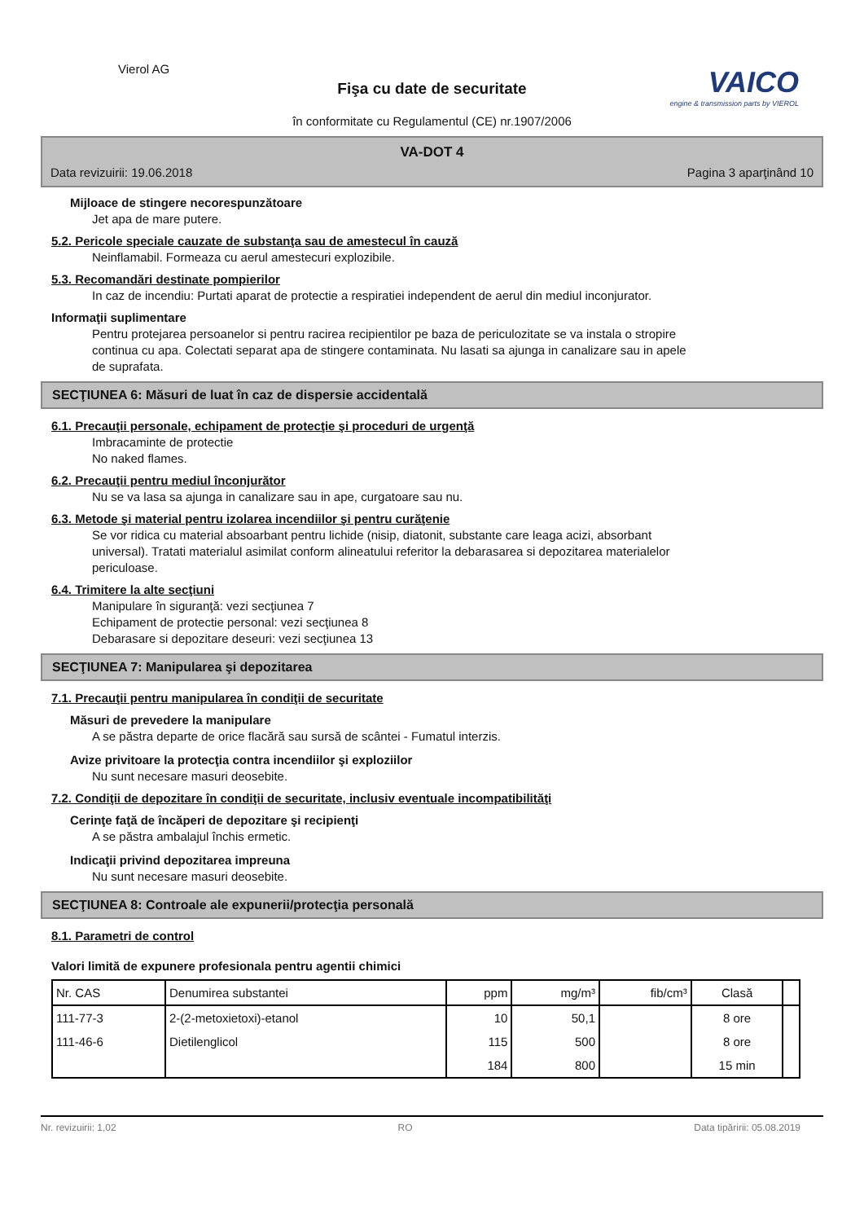Vierol AG
Fişa cu date de securitate
în conformitate cu Regulamentul (CE) nr.1907/2006
VAICO
engine & transmission parts by VIEROL
VA-DOT 4
Data revizuirii: 19.06.2018 Pagina 3 aparţinând 10
Mijloace de stingere necorespunzătoare
Jet apa de mare putere.
5.2. Pericole speciale cauzate de substanţa sau de amestecul în cauză
Neinflamabil. Formeaza cu aerul amestecuri explozibile.
5.3. Recomandări destinate pompierilor
In caz de incendiu: Purtati aparat de protectie a respiratiei independent de aerul din mediul inconjurator.
Informaţii suplimentare
Pentru protejarea persoanelor si pentru racirea recipientilor pe baza de periculozitate se va instala o stropire
continua cu apa. Colectati separat apa de stingere contaminata. Nu lasati sa ajunga in canalizare sau in apele
de suprafata.
SECŢIUNEA 6: Măsuri de luat în caz de dispersie accidentală
6.1. Precauţii personale, echipament de protecţie şi proceduri de urgenţă
Imbracaminte de protectie
No naked flames.
6.2. Precauţii pentru mediul înconjurător
Nu se va lasa sa ajunga in canalizare sau in ape, curgatoare sau nu.
6.3. Metode şi material pentru izolarea incendiilor şi pentru curăţenie
Se vor ridica cu material absoarbant pentru lichide (nisip, diatonit, substante care leaga acizi, absorbant
universal). Tratati materialul asimilat conform alineatului referitor la debarasarea si depozitarea materialelor
periculoase.
6.4. Trimitere la alte secţiuni
Manipulare în siguranţă: vezi secţiunea 7
Echipament de protectie personal: vezi secţiunea 8
Debarasare si depozitare deseuri: vezi secţiunea 13
SECŢIUNEA 7: Manipularea şi depozitarea
7.1. Precauţii pentru manipularea în condiţii de securitate
Măsuri de prevedere la manipulare
A se păstra departe de orice flacără sau sursă de scântei - Fumatul interzis.
Avize privitoare la protecţia contra incendiilor şi exploziilor
Nu sunt necesare masuri deosebite.
7.2. Condiţii de depozitare în condiţii de securitate, inclusiv eventuale incompatibilităţi
Cerinţe faţă de încăperi de depozitare şi recipienţi
A se păstra ambalajul închis ermetic.
Indicaţii privind depozitarea impreuna
Nu sunt necesare masuri deosebite.
SECŢIUNEA 8: Controale ale expunerii/protecţia personală
8.1. Parametri de control
Valori limită de expunere profesionala pentru agentii chimici
| Nr. CAS | Denumirea substantei | ppm | mg/m³ | fib/cm³ | Clasă | |
| --- | --- | --- | --- | --- | --- | --- |
| 111-77-3 | 2-(2-metoxietoxi)-etanol | 10 | 50,1 | | 8 ore | |
| 111-46-6 | Dietilenglicol | 115 | 500 | | 8 ore | |
| | | 184 | 800 | | 15 min | |
Nr. revizuirii: 1,02 RO Data tipăririi: 05.08.2019